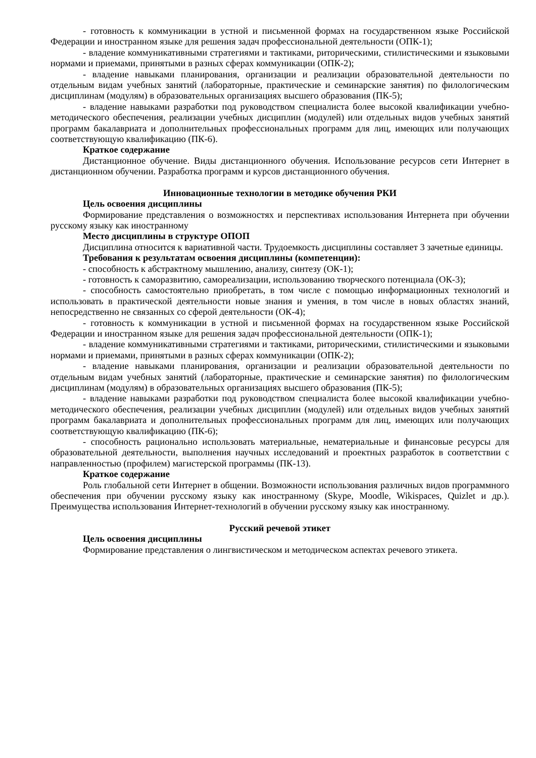- готовность к коммуникации в устной и письменной формах на государственном языке Российской Федерации и иностранном языке для решения задач профессиональной деятельности (ОПК-1);
- владение коммуникативными стратегиями и тактиками, риторическими, стилистическими и языковыми нормами и приемами, принятыми в разных сферах коммуникации (ОПК-2);
- владение навыками планирования, организации и реализации образовательной деятельности по отдельным видам учебных занятий (лабораторные, практические и семинарские занятия) по филологическим дисциплинам (модулям) в образовательных организациях высшего образования (ПК-5);
- владение навыками разработки под руководством специалиста более высокой квалификации учебно-методического обеспечения, реализации учебных дисциплин (модулей) или отдельных видов учебных занятий программ бакалавриата и дополнительных профессиональных программ для лиц, имеющих или получающих соответствующую квалификацию (ПК-6).
Краткое содержание
Дистанционное обучение. Виды дистанционного обучения. Использование ресурсов сети Интернет в дистанционном обучении. Разработка программ и курсов дистанционного обучения.
Инновационные технологии в методике обучения РКИ
Цель освоения дисциплины
Формирование представления о возможностях и перспективах использования Интернета при обучении русскому языку как иностранному
Место дисциплины в структуре ОПОП
Дисциплина относится к вариативной части. Трудоемкость дисциплины составляет 3 зачетные единицы.
Требования к результатам освоения дисциплины (компетенции):
- способность к абстрактному мышлению, анализу, синтезу (ОК-1);
- готовность к саморазвитию, самореализации, использованию творческого потенциала (ОК-3);
- способность самостоятельно приобретать, в том числе с помощью информационных технологий и использовать в практической деятельности новые знания и умения, в том числе в новых областях знаний, непосредственно не связанных со сферой деятельности (ОК-4);
- готовность к коммуникации в устной и письменной формах на государственном языке Российской Федерации и иностранном языке для решения задач профессиональной деятельности (ОПК-1);
- владение коммуникативными стратегиями и тактиками, риторическими, стилистическими и языковыми нормами и приемами, принятыми в разных сферах коммуникации (ОПК-2);
- владение навыками планирования, организации и реализации образовательной деятельности по отдельным видам учебных занятий (лабораторные, практические и семинарские занятия) по филологическим дисциплинам (модулям) в образовательных организациях высшего образования (ПК-5);
- владение навыками разработки под руководством специалиста более высокой квалификации учебно-методического обеспечения, реализации учебных дисциплин (модулей) или отдельных видов учебных занятий программ бакалавриата и дополнительных профессиональных программ для лиц, имеющих или получающих соответствующую квалификацию (ПК-6);
- способность рационально использовать материальные, нематериальные и финансовые ресурсы для образовательной деятельности, выполнения научных исследований и проектных разработок в соответствии с направленностью (профилем) магистерской программы (ПК-13).
Краткое содержание
Роль глобальной сети Интернет в общении. Возможности использования различных видов программного обеспечения при обучении русскому языку как иностранному (Skype, Moodle, Wikispaces, Quizlet и др.). Преимущества использования Интернет-технологий в обучении русскому языку как иностранному.
Русский речевой этикет
Цель освоения дисциплины
Формирование представления о лингвистическом и методическом аспектах речевого этикета.